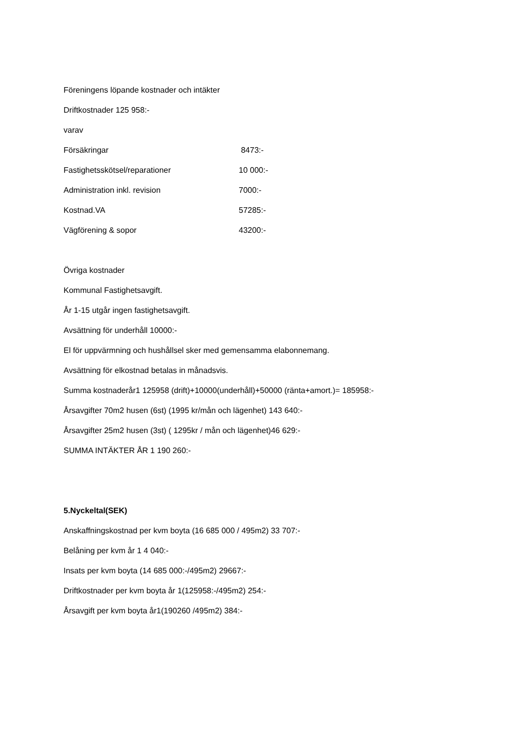Föreningens löpande kostnader och intäkter
Driftkostnader 125 958:-
varav
| Försäkringar | 8473:- |
| Fastighetsskötsel/reparationer | 10 000:- |
| Administration inkl. revision | 7000:- |
| Kostnad.VA | 57285:- |
| Vägförening & sopor | 43200:- |
Övriga kostnader
Kommunal Fastighetsavgift.
År 1-15 utgår ingen fastighetsavgift.
Avsättning för underhåll 10000:-
El för uppvärmning och hushållsel sker med gemensamma elabonnemang.
Avsättning för elkostnad betalas in månadsvis.
Summa kostnaderår1 125958 (drift)+10000(underhåll)+50000 (ränta+amort.)= 185958:-
Årsavgifter 70m2 husen (6st) (1995 kr/mån och lägenhet) 143 640:-
Årsavgifter 25m2 husen (3st) ( 1295kr / mån och lägenhet)46 629:-
SUMMA INTÄKTER ÅR 1 190 260:-
5.Nyckeltal(SEK)
Anskaffningskostnad per kvm boyta (16 685 000 / 495m2) 33 707:-
Belåning per kvm år 1 4 040:-
Insats per kvm boyta (14 685 000:-/495m2) 29667:-
Driftkostnader per kvm boyta år 1(125958:-/495m2) 254:-
Årsavgift per kvm boyta år1(190260 /495m2) 384:-